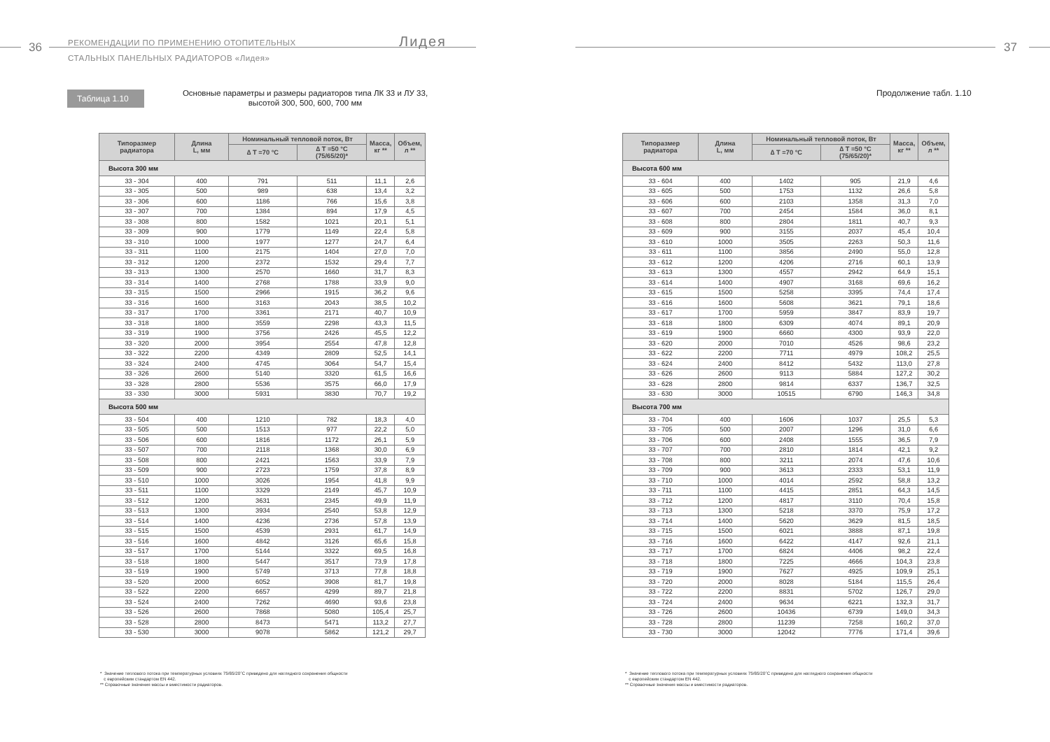36
РЕКОМЕНДАЦИИ ПО ПРИМЕНЕНИЮ ОТОПИТЕЛЬНЫХ
СТАЛЬНЫХ ПАНЕЛЬНЫХ РАДИАТОРОВ «Лидея»
Лидея
Таблица 1.10
Основные параметры и размеры радиаторов типа ЛК 33 и ЛУ 33,
высотой 300, 500, 600, 700 мм
| Типоразмер радиатора | Длина L, мм | Номинальный тепловой поток, Вт | | Масса, кг ** | Объем, л ** |
| --- | --- | --- | --- | --- | --- |
| | | ∆ T =70 °C | ∆ T =50 °C (75/65/20)* | | |
| Высота 300 мм | | | | | |
| 33 - 304 | 400 | 791 | 511 | 11,1 | 2,6 |
| 33 - 305 | 500 | 989 | 638 | 13,4 | 3,2 |
| 33 - 306 | 600 | 1186 | 766 | 15,6 | 3,8 |
| 33 - 307 | 700 | 1384 | 894 | 17,9 | 4,5 |
| 33 - 308 | 800 | 1582 | 1021 | 20,1 | 5,1 |
| 33 - 309 | 900 | 1779 | 1149 | 22,4 | 5,8 |
| 33 - 310 | 1000 | 1977 | 1277 | 24,7 | 6,4 |
| 33 - 311 | 1100 | 2175 | 1404 | 27,0 | 7,0 |
| 33 - 312 | 1200 | 2372 | 1532 | 29,4 | 7,7 |
| 33 - 313 | 1300 | 2570 | 1660 | 31,7 | 8,3 |
| 33 - 314 | 1400 | 2768 | 1788 | 33,9 | 9,0 |
| 33 - 315 | 1500 | 2966 | 1915 | 36,2 | 9,6 |
| 33 - 316 | 1600 | 3163 | 2043 | 38,5 | 10,2 |
| 33 - 317 | 1700 | 3361 | 2171 | 40,7 | 10,9 |
| 33 - 318 | 1800 | 3559 | 2298 | 43,3 | 11,5 |
| 33 - 319 | 1900 | 3756 | 2426 | 45,5 | 12,2 |
| 33 - 320 | 2000 | 3954 | 2554 | 47,8 | 12,8 |
| 33 - 322 | 2200 | 4349 | 2809 | 52,5 | 14,1 |
| 33 - 324 | 2400 | 4745 | 3064 | 54,7 | 15,4 |
| 33 - 326 | 2600 | 5140 | 3320 | 61,5 | 16,6 |
| 33 - 328 | 2800 | 5536 | 3575 | 66,0 | 17,9 |
| 33 - 330 | 3000 | 5931 | 3830 | 70,7 | 19,2 |
| Высота 500 мм | | | | | |
| 33 - 504 | 400 | 1210 | 782 | 18,3 | 4,0 |
| 33 - 505 | 500 | 1513 | 977 | 22,2 | 5,0 |
| 33 - 506 | 600 | 1816 | 1172 | 26,1 | 5,9 |
| 33 - 507 | 700 | 2118 | 1368 | 30,0 | 6,9 |
| 33 - 508 | 800 | 2421 | 1563 | 33,9 | 7,9 |
| 33 - 509 | 900 | 2723 | 1759 | 37,8 | 8,9 |
| 33 - 510 | 1000 | 3026 | 1954 | 41,8 | 9,9 |
| 33 - 511 | 1100 | 3329 | 2149 | 45,7 | 10,9 |
| 33 - 512 | 1200 | 3631 | 2345 | 49,9 | 11,9 |
| 33 - 513 | 1300 | 3934 | 2540 | 53,8 | 12,9 |
| 33 - 514 | 1400 | 4236 | 2736 | 57,8 | 13,9 |
| 33 - 515 | 1500 | 4539 | 2931 | 61,7 | 14,9 |
| 33 - 516 | 1600 | 4842 | 3126 | 65,6 | 15,8 |
| 33 - 517 | 1700 | 5144 | 3322 | 69,5 | 16,8 |
| 33 - 518 | 1800 | 5447 | 3517 | 73,9 | 17,8 |
| 33 - 519 | 1900 | 5749 | 3713 | 77,8 | 18,8 |
| 33 - 520 | 2000 | 6052 | 3908 | 81,7 | 19,8 |
| 33 - 522 | 2200 | 6657 | 4299 | 89,7 | 21,8 |
| 33 - 524 | 2400 | 7262 | 4690 | 93,6 | 23,8 |
| 33 - 526 | 2600 | 7868 | 5080 | 105,4 | 25,7 |
| 33 - 528 | 2800 | 8473 | 5471 | 113,2 | 27,7 |
| 33 - 530 | 3000 | 9078 | 5862 | 121,2 | 29,7 |
* Значение теплового потока при температурных условиях 75/65/20°C приведено для наглядного сохранения общности
с европейским стандартом EN 442.
** Справочные значения массы и вместимости радиаторов.
37
Продолжение табл. 1.10
| Типоразмер радиатора | Длина L, мм | Номинальный тепловой поток, Вт | | Масса, кг ** | Объем, л ** |
| --- | --- | --- | --- | --- | --- |
| | | ∆ T =70 °C | ∆ T =50 °C (75/65/20)* | | |
| Высота 600 мм | | | | | |
| 33 - 604 | 400 | 1402 | 905 | 21,9 | 4,6 |
| 33 - 605 | 500 | 1753 | 1132 | 26,6 | 5,8 |
| 33 - 606 | 600 | 2103 | 1358 | 31,3 | 7,0 |
| 33 - 607 | 700 | 2454 | 1584 | 36,0 | 8,1 |
| 33 - 608 | 800 | 2804 | 1811 | 40,7 | 9,3 |
| 33 - 609 | 900 | 3155 | 2037 | 45,4 | 10,4 |
| 33 - 610 | 1000 | 3505 | 2263 | 50,3 | 11,6 |
| 33 - 611 | 1100 | 3856 | 2490 | 55,0 | 12,8 |
| 33 - 612 | 1200 | 4206 | 2716 | 60,1 | 13,9 |
| 33 - 613 | 1300 | 4557 | 2942 | 64,9 | 15,1 |
| 33 - 614 | 1400 | 4907 | 3168 | 69,6 | 16,2 |
| 33 - 615 | 1500 | 5258 | 3395 | 74,4 | 17,4 |
| 33 - 616 | 1600 | 5608 | 3621 | 79,1 | 18,6 |
| 33 - 617 | 1700 | 5959 | 3847 | 83,9 | 19,7 |
| 33 - 618 | 1800 | 6309 | 4074 | 89,1 | 20,9 |
| 33 - 619 | 1900 | 6660 | 4300 | 93,9 | 22,0 |
| 33 - 620 | 2000 | 7010 | 4526 | 98,6 | 23,2 |
| 33 - 622 | 2200 | 7711 | 4979 | 108,2 | 25,5 |
| 33 - 624 | 2400 | 8412 | 5432 | 113,0 | 27,8 |
| 33 - 626 | 2600 | 9113 | 5884 | 127,2 | 30,2 |
| 33 - 628 | 2800 | 9814 | 6337 | 136,7 | 32,5 |
| 33 - 630 | 3000 | 10515 | 6790 | 146,3 | 34,8 |
| Высота 700 мм | | | | | |
| 33 - 704 | 400 | 1606 | 1037 | 25,5 | 5,3 |
| 33 - 705 | 500 | 2007 | 1296 | 31,0 | 6,6 |
| 33 - 706 | 600 | 2408 | 1555 | 36,5 | 7,9 |
| 33 - 707 | 700 | 2810 | 1814 | 42,1 | 9,2 |
| 33 - 708 | 800 | 3211 | 2074 | 47,6 | 10,6 |
| 33 - 709 | 900 | 3613 | 2333 | 53,1 | 11,9 |
| 33 - 710 | 1000 | 4014 | 2592 | 58,8 | 13,2 |
| 33 - 711 | 1100 | 4415 | 2851 | 64,3 | 14,5 |
| 33 - 712 | 1200 | 4817 | 3110 | 70,4 | 15,8 |
| 33 - 713 | 1300 | 5218 | 3370 | 75,9 | 17,2 |
| 33 - 714 | 1400 | 5620 | 3629 | 81,5 | 18,5 |
| 33 - 715 | 1500 | 6021 | 3888 | 87,1 | 19,8 |
| 33 - 716 | 1600 | 6422 | 4147 | 92,6 | 21,1 |
| 33 - 717 | 1700 | 6824 | 4406 | 98,2 | 22,4 |
| 33 - 718 | 1800 | 7225 | 4666 | 104,3 | 23,8 |
| 33 - 719 | 1900 | 7627 | 4925 | 109,9 | 25,1 |
| 33 - 720 | 2000 | 8028 | 5184 | 115,5 | 26,4 |
| 33 - 722 | 2200 | 8831 | 5702 | 126,7 | 29,0 |
| 33 - 724 | 2400 | 9634 | 6221 | 132,3 | 31,7 |
| 33 - 726 | 2600 | 10436 | 6739 | 149,0 | 34,3 |
| 33 - 728 | 2800 | 11239 | 7258 | 160,2 | 37,0 |
| 33 - 730 | 3000 | 12042 | 7776 | 171,4 | 39,6 |
* Значение теплового потока при температурных условиях 75/65/20°C приведено для наглядного сохранения общности
с европейским стандартом EN 442.
** Справочные значения массы и вместимости радиаторов.